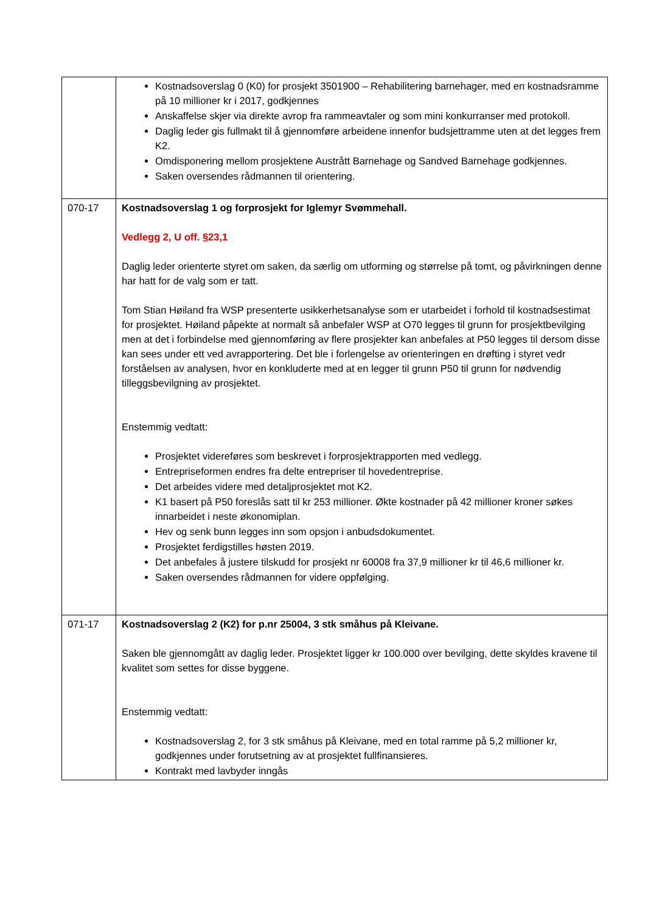| | Kostnadsoverslag 0 (K0) for prosjekt 3501900 – Rehabilitering barnehager, med en kostnadsramme på 10 millioner kr i 2017, godkjennes Anskaffelse skjer via direkte avrop fra rammeavtaler og som mini konkurranser med protokoll. Daglig leder gis fullmakt til å gjennomføre arbeidene innenfor budsjettramme uten at det legges frem K2. Omdisponering mellom prosjektene Austrått Barnehage og Sandved Barnehage godkjennes. Saken oversendes rådmannen til orientering. |
| 070-17 | Kostnadsoverslag 1 og forprosjekt for Iglemyr Svømmehall. Vedlegg 2, U off. §23,1 Daglig leder orienterte styret om saken, da særlig om utforming og størrelse på tomt, og påvirkningen denne har hatt for de valg som er tatt. Tom Stian Høiland fra WSP presenterte usikkerhetsanalyse som er utarbeidet i forhold til kostnadsestimat for prosjektet. Høiland påpekte at normalt så anbefaler WSP at O70 legges til grunn for prosjektbevilging men at det i forbindelse med gjennomføring av flere prosjekter kan anbefales at P50 legges til dersom disse kan sees under ett ved avrapportering. Det ble i forlengelse av orienteringen en drøfting i styret vedr forståelsen av analysen, hvor en konkluderte med at en legger til grunn P50 til grunn for nødvendig tilleggsbevilgning av prosjektet. Enstemmig vedtatt: Prosjektet videreføres som beskrevet i forprosjektrapporten med vedlegg. Entrepriseformen endres fra delte entrepriser til hovedentreprise. Det arbeides videre med detaljprosjektet mot K2. K1 basert på P50 foreslås satt til kr 253 millioner. Økte kostnader på 42 millioner kroner søkes innarbeidet i neste økonomiplan. Hev og senk bunn legges inn som opsjon i anbudsdokumentet. Prosjektet ferdigstilles høsten 2019. Det anbefales å justere tilskudd for prosjekt nr 60008 fra 37,9 millioner kr til 46,6 millioner kr. Saken oversendes rådmannen for videre oppfølging. |
| 071-17 | Kostnadsoverslag 2 (K2) for p.nr 25004, 3 stk småhus på Kleivane. Saken ble gjennomgått av daglig leder. Prosjektet ligger kr 100.000 over bevilging, dette skyldes kravene til kvalitet som settes for disse byggene. Enstemmig vedtatt: Kostnadsoverslag 2, for 3 stk småhus på Kleivane, med en total ramme på 5,2 millioner kr, godkjennes under forutsetning av at prosjektet fullfinansieres. Kontrakt med lavbyder inngås |